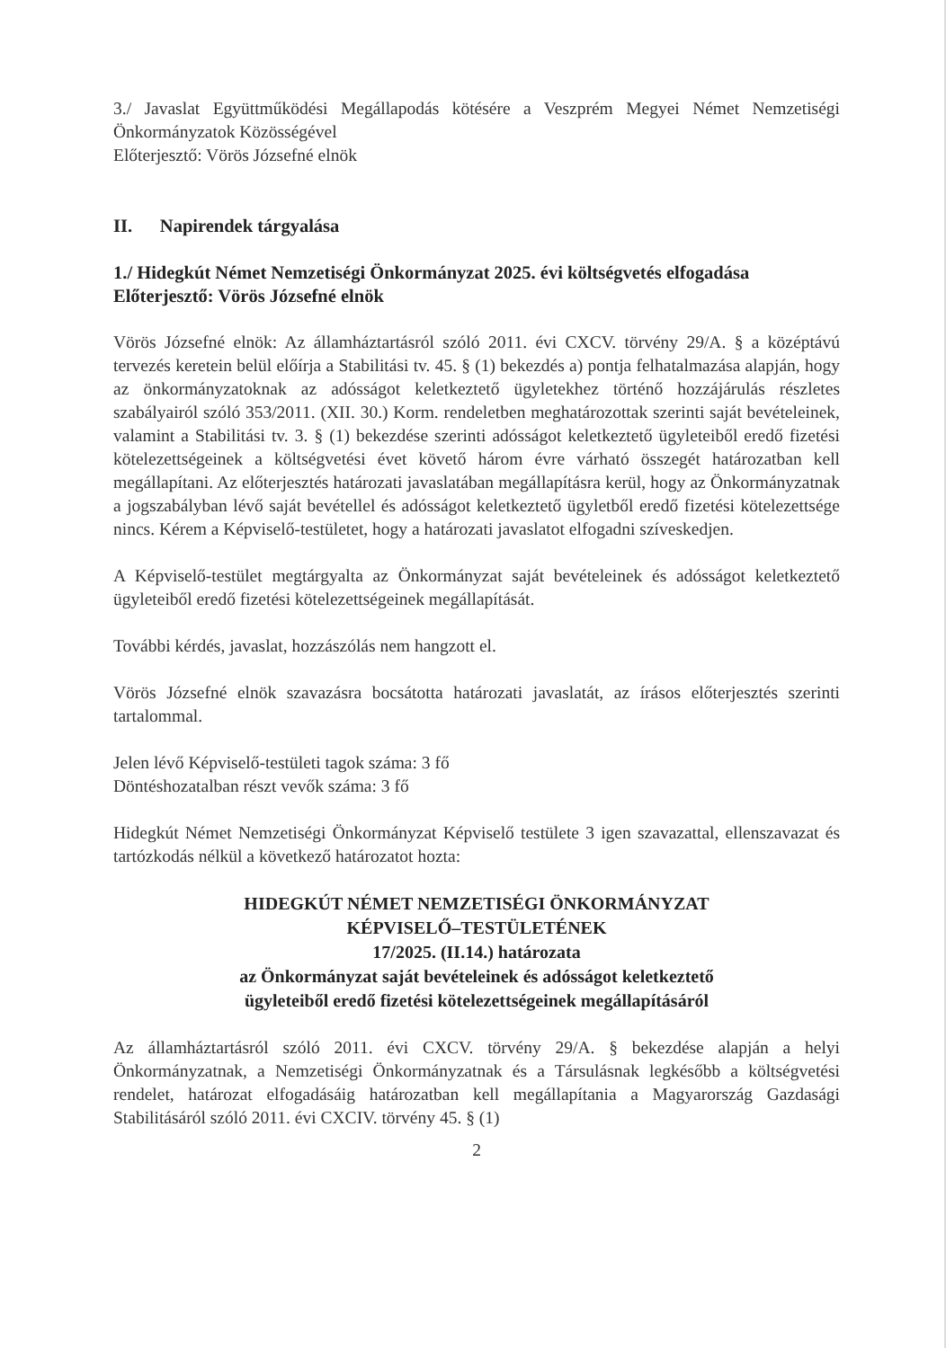3./ Javaslat Együttműködési Megállapodás kötésére a Veszprém Megyei Német Nemzetiségi Önkormányzatok Közösségével
Előterjesztő: Vörös Józsefné elnök
II. Napirendek tárgyalása
1./ Hidegkút Német Nemzetiségi Önkormányzat 2025. évi költségvetés elfogadása
Előterjesztő: Vörös Józsefné elnök
Vörös Józsefné elnök: Az államháztartásról szóló 2011. évi CXCV. törvény 29/A. § a középtávú tervezés keretein belül előírja a Stabilitási tv. 45. § (1) bekezdés a) pontja felhatalmazása alapján, hogy az önkormányzatoknak az adósságot keletkeztető ügyletekhez történő hozzájárulás részletes szabályairól szóló 353/2011. (XII. 30.) Korm. rendeletben meghatározottak szerinti saját bevételeinek, valamint a Stabilitási tv. 3. § (1) bekezdése szerinti adósságot keletkeztető ügyleteiből eredő fizetési kötelezettségeinek a költségvetési évet követő három évre várható összegét határozatban kell megállapítani. Az előterjesztés határozati javaslatában megállapításra kerül, hogy az Önkormányzatnak a jogszabályban lévő saját bevétellel és adósságot keletkeztető ügyletből eredő fizetési kötelezettsége nincs. Kérem a Képviselő-testületet, hogy a határozati javaslatot elfogadni szíveskedjen.
A Képviselő-testület megtárgyalta az Önkormányzat saját bevételeinek és adósságot keletkeztető ügyleteiből eredő fizetési kötelezettségeinek megállapítását.
További kérdés, javaslat, hozzászólás nem hangzott el.
Vörös Józsefné elnök szavazásra bocsátotta határozati javaslatát, az írásos előterjesztés szerinti tartalommal.
Jelen lévő Képviselő-testületi tagok száma: 3 fő
Döntéshozatalban részt vevők száma: 3 fő
Hidegkút Német Nemzetiségi Önkormányzat Képviselő testülete 3 igen szavazattal, ellenszavazat és tartózkodás nélkül a következő határozatot hozta:
HIDEGKÚT NÉMET NEMZETISÉGI ÖNKORMÁNYZAT
KÉPVISELŐ–TESTÜLETÉNEK
17/2025. (II.14.) határozata
az Önkormányzat saját bevételeinek és adósságot keletkeztető
ügyleteiből eredő fizetési kötelezettségeinek megállapításáról
Az államháztartásról szóló 2011. évi CXCV. törvény 29/A. § bekezdése alapján a helyi Önkormányzatnak, a Nemzetiségi Önkormányzatnak és a Társulásnak legkésőbb a költségvetési rendelet, határozat elfogadásáig határozatban kell megállapítania a Magyarország Gazdasági Stabilitásáról szóló 2011. évi CXCIV. törvény 45. § (1)
2